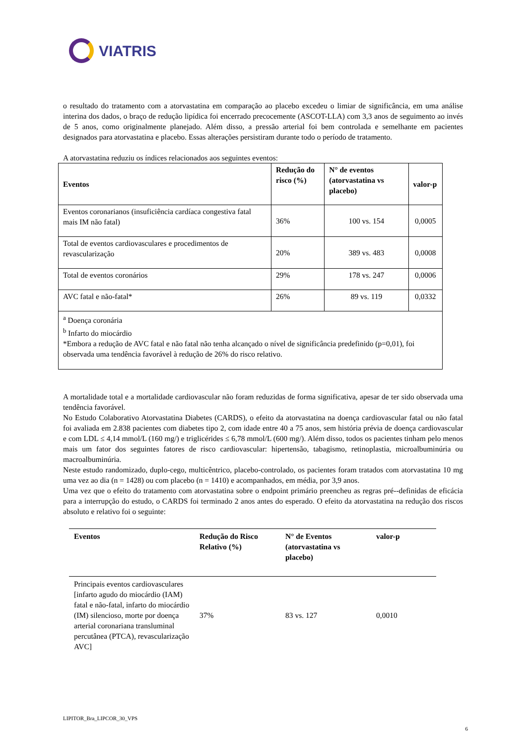VIATRIS
o resultado do tratamento com a atorvastatina em comparação ao placebo excedeu o limiar de significância, em uma análise interina dos dados, o braço de redução lipídica foi encerrado precocemente (ASCOT-LLA) com 3,3 anos de seguimento ao invés de 5 anos, como originalmente planejado. Além disso, a pressão arterial foi bem controlada e semelhante em pacientes designados para atorvastatina e placebo. Essas alterações persistiram durante todo o período de tratamento.
A atorvastatina reduziu os índices relacionados aos seguintes eventos:
| Eventos | Redução do risco (%) | N° de eventos (atorvastatina vs placebo) | valor-p |
| --- | --- | --- | --- |
| Eventos coronarianos (insuficiência cardíaca congestiva fatal mais IM não fatal) | 36% | 100 vs. 154 | 0,0005 |
| Total de eventos cardiovasculares e procedimentos de revascularização | 20% | 389 vs. 483 | 0,0008 |
| Total de eventos coronários | 29% | 178 vs. 247 | 0,0006 |
| AVC fatal e não-fatal* | 26% | 89 vs. 119 | 0,0332 |
| <sup>a</sup> Doença coronária <sup>b</sup> Infarto do miocárdio *Embora a redução de AVC fatal e não fatal não tenha alcançado o nível de significância predefinido (p=0,01), foi observada uma tendência favorável à redução de 26% do risco relativo. | | | |
A mortalidade total e a mortalidade cardiovascular não foram reduzidas de forma significativa, apesar de ter sido observada uma tendência favorável.
No Estudo Colaborativo Atorvastatina Diabetes (CARDS), o efeito da atorvastatina na doença cardiovascular fatal ou não fatal foi avaliada em 2.838 pacientes com diabetes tipo 2, com idade entre 40 a 75 anos, sem história prévia de doença cardiovascular e com LDL ≤ 4,14 mmol/L (160 mg/) e triglicérides ≤ 6,78 mmol/L (600 mg/). Além disso, todos os pacientes tinham pelo menos mais um fator dos seguintes fatores de risco cardiovascular: hipertensão, tabagismo, retinoplastia, microalbuminúria ou macroalbuminúria.
Neste estudo randomizado, duplo-cego, multicêntrico, placebo-controlado, os pacientes foram tratados com atorvastatina 10 mg uma vez ao dia (n = 1428) ou com placebo (n = 1410) e acompanhados, em média, por 3,9 anos.
Uma vez que o efeito do tratamento com atorvastatina sobre o endpoint primário preencheu as regras pré--definidas de eficácia para a interrupção do estudo, o CARDS foi terminado 2 anos antes do esperado. O efeito da atorvastatina na redução dos riscos absoluto e relativo foi o seguinte:
| Eventos | Redução do Risco Relativo (%) | N° de Eventos (atorvastatina vs placebo) | valor-p |
| --- | --- | --- | --- |
| Principais eventos cardiovasculares [infarto agudo do miocárdio (IAM) fatal e não-fatal, infarto do miocárdio (IM) silencioso, morte por doença arterial coronariana transluminal percutânea (PTCA), revascularização AVC] | 37% | 83 vs. 127 | 0,0010 |
LIPITOR_Bra_LIPCOR_30_VPS
6